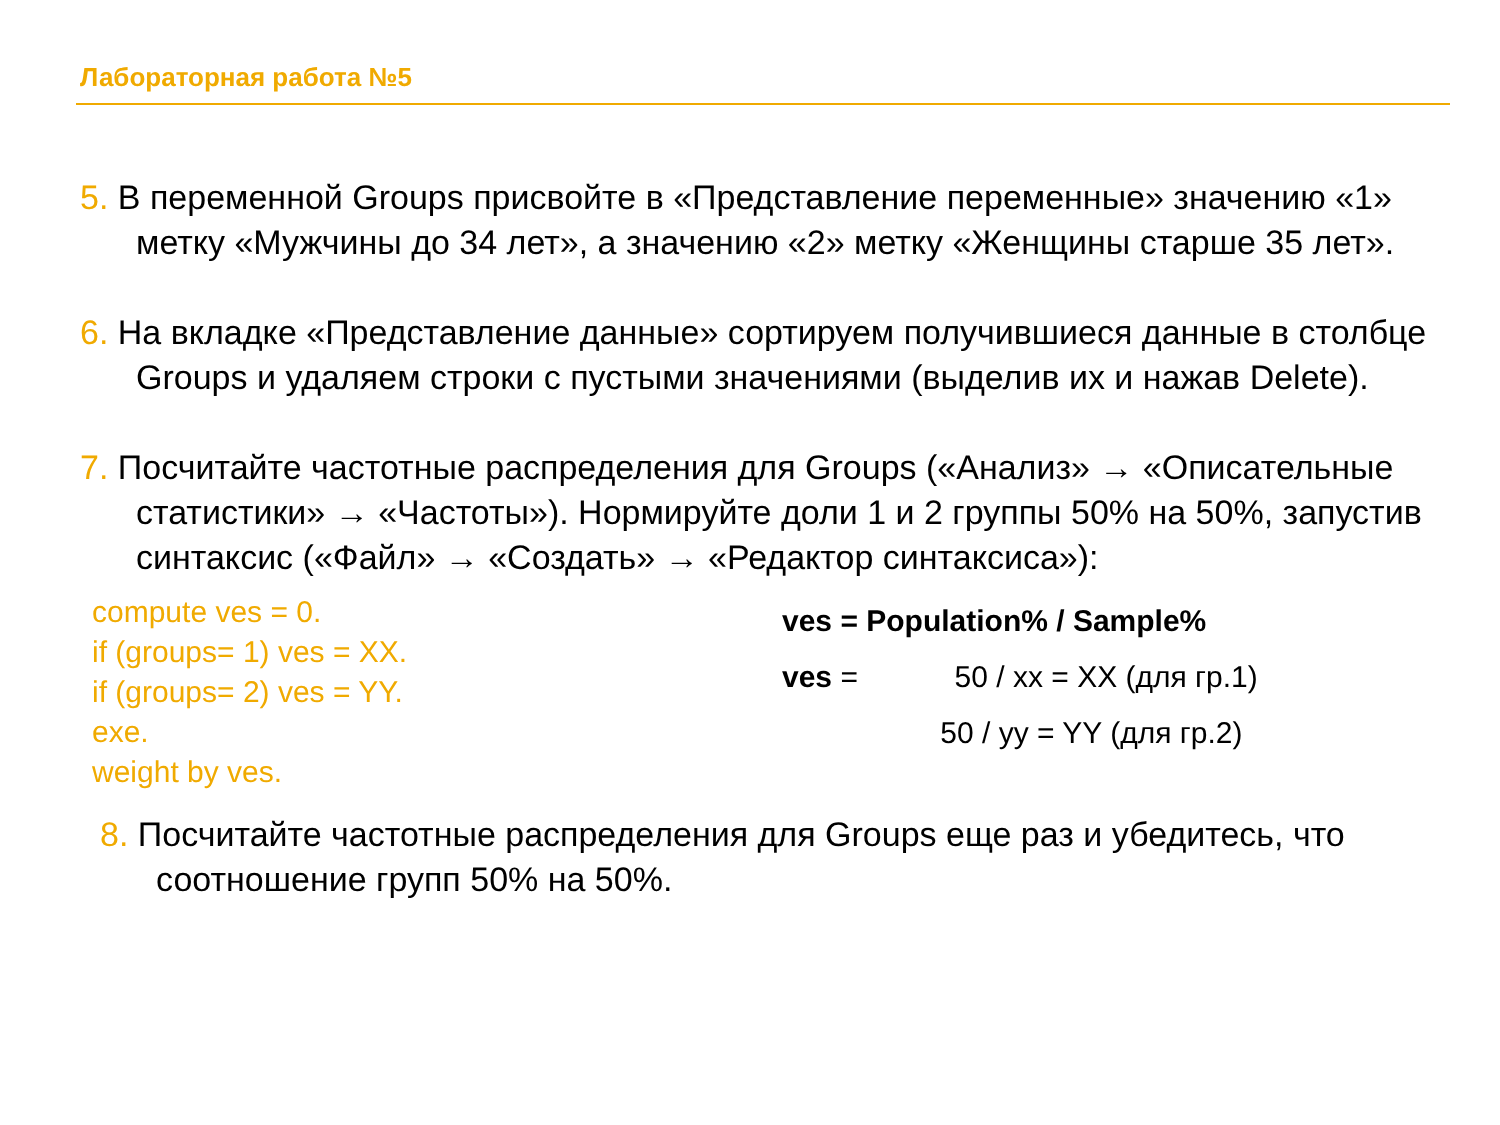Лабораторная работа №5
5. В переменной Groups присвойте в «Представление переменные» значению «1» метку «Мужчины до 34 лет», а значению «2» метку «Женщины старше 35 лет».
6. На вкладке «Представление данные» сортируем получившиеся данные в столбце Groups и удаляем строки с пустыми значениями (выделив их и нажав Delete).
7. Посчитайте частотные распределения для Groups («Анализ» → «Описательные статистики» → «Частоты»). Нормируйте доли 1 и 2 группы 50% на 50%, запустив синтаксис («Файл» → «Создать» → «Редактор синтаксиса»):
compute ves = 0.
if (groups= 1) ves = XX.
if (groups= 2) ves = YY.
exe.
weight by ves.
ves = Population% / Sample%
ves = 50 / xx = XX (для гр.1)
50 / yy = YY (для гр.2)
8. Посчитайте частотные распределения для Groups еще раз и убедитесь, что соотношение групп 50% на 50%.